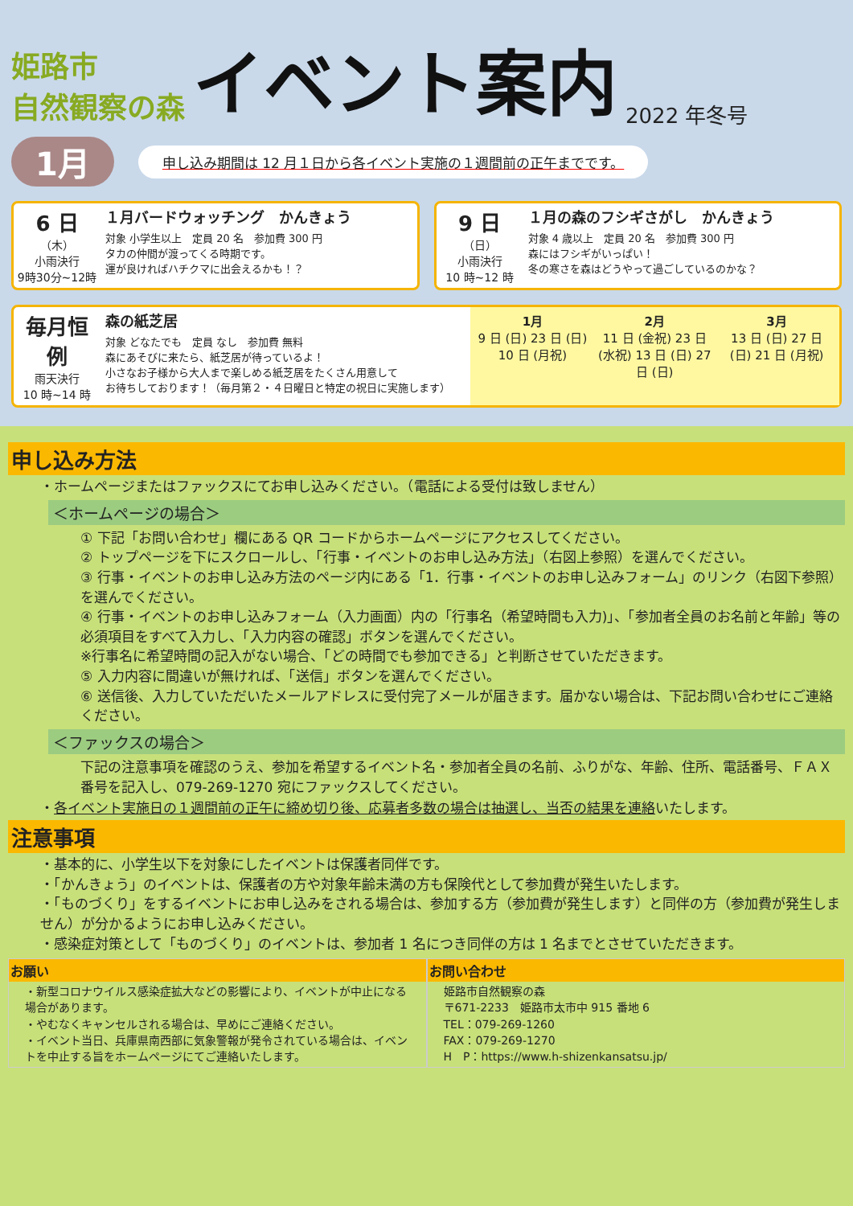姫路市
自然観察の森
イベント案内
2022 年冬号
1月 申し込み期間は 12 月１日から各イベント実施の１週間前の正午までです。
6 日
（木）
小雨決行
9時30分~12時
１月バードウォッチング　かんきょう
対象 小学生以上　定員 20 名　参加費 300 円
タカの仲間が渡ってくる時期です。
運が良ければハチクマに出会えるかも！？
9 日
（日）
小雨決行
10 時~12 時
１月の森のフシギさがし　かんきょう
対象 4 歳以上　定員 20 名　参加費 300 円
森にはフシギがいっぱい！
冬の寒さを森はどうやって過ごしているのかな？
毎月恒例
雨天決行
10 時~14 時
森の紙芝居
対象 どなたでも　定員 なし　参加費 無料
森にあそびに来たら、紙芝居が待っているよ！
小さなお子様から大人まで楽しめる紙芝居をたくさん用意して
お待ちしております！（毎月第２・４日曜日と特定の祝日に実施します）
1月
9 日 (日) 23 日 (日) 10 日 (月祝)
2月
11 日 (金祝) 23 日 (水祝) 13 日 (日) 27 日 (日)
3月
13 日 (日) 27 日 (日) 21 日 (月祝)
申し込み方法
・ホームページまたはファックスにてお申し込みください。（電話による受付は致しません）
＜ホームページの場合＞
① 下記「お問い合わせ」欄にある QR コードからホームページにアクセスしてください。
② トップページを下にスクロールし、「行事・イベントのお申し込み方法」（右図上参照）を選んでください。
③ 行事・イベントのお申し込み方法のページ内にある「1．行事・イベントのお申し込みフォーム」のリンク（右図下参照）を選んでください。
④ 行事・イベントのお申し込みフォーム（入力画面）内の「行事名（希望時間も入力)」、「参加者全員のお名前と年齢」等の必須項目をすべて入力し、「入力内容の確認」ボタンを選んでください。
※行事名に希望時間の記入がない場合、「どの時間でも参加できる」と判断させていただきます。
⑤ 入力内容に間違いが無ければ、「送信」ボタンを選んでください。
⑥ 送信後、入力していただいたメールアドレスに受付完了メールが届きます。届かない場合は、下記お問い合わせにご連絡ください。
＜ファックスの場合＞
下記の注意事項を確認のうえ、参加を希望するイベント名・参加者全員の名前、ふりがな、年齢、住所、電話番号、ＦＡＸ番号を記入し、079-269-1270 宛にファックスしてください。
・各イベント実施日の１週間前の正午に締め切り後、応募者多数の場合は抽選し、当否の結果を連絡いたします。
注意事項
・基本的に、小学生以下を対象にしたイベントは保護者同伴です。
・「かんきょう」のイベントは、保護者の方や対象年齢未満の方も保険代として参加費が発生いたします。
・「ものづくり」をするイベントにお申し込みをされる場合は、参加する方（参加費が発生します）と同伴の方（参加費が発生しません）が分かるようにお申し込みください。
・感染症対策として「ものづくり」のイベントは、参加者 1 名につき同伴の方は 1 名までとさせていただきます。
お願い
・新型コロナウイルス感染症拡大などの影響により、イベントが中止になる場合があります。
・やむなくキャンセルされる場合は、早めにご連絡ください。
・イベント当日、兵庫県南西部に気象警報が発令されている場合は、イベントを中止する旨をホームページにてご連絡いたします。
お問い合わせ
姫路市自然観察の森
〒671-2233　姫路市太市中 915 番地 6
TEL：079-269-1260
FAX：079-269-1270
H　P：https://www.h-shizenkansatsu.jp/